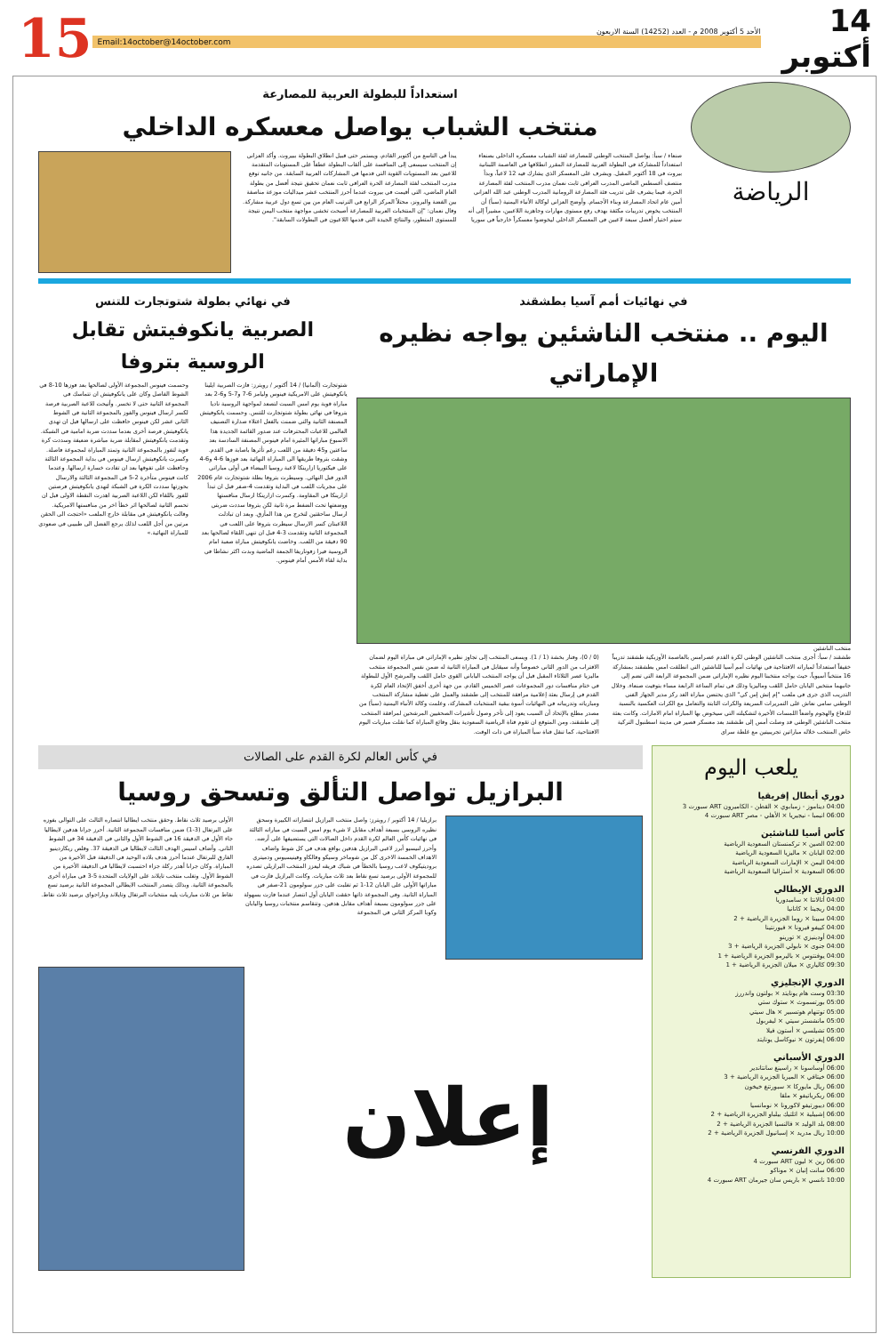14 أكتوبر
الأحد 5 أكتوبر 2008 م - العدد (14252) السنة الاربعون
Email:14october@14october.com
15
الرياضة
استعداداً للبطولة العربية للمصارعة
منتخب الشباب يواصل معسكره الداخلي
صنعاء / سبأ: يواصل المنتخب الوطني للمصارعة لفئة الشباب معسكره الداخلي بصنعاء استعداداً للمشاركة في البطولة العربية للمصارعة المقرر انطلاقها في العاصمة اللبنانية بيروت في 18 أكتوبر المقبل. ويشرف على المعسكر الذي يشارك فيه 12 لاعباً، وبدأ منتصف أغسطس الماضي المدرب العراقي ثابت نعمان مدرب المنتخب لفئة المصارعة الحرة، فيما يشرف على تدريب فئة المصارعة الرومانية المدرب الوطني عبد الله العزاني أمين عام اتحاد المصارعة وبناء الأجسام. وأوضح العزاني لوكالة الأنباء اليمنية (سبأ) أن المنتخب يخوض تدريبات مكثفة بهدف رفع مستوى مهارات وجاهزية اللاعبين، مشيراً إلى أنه سيتم اختيار أفضل سبعة لاعبين في المعسكر الداخلي ليخوضوا معسكراً خارجياً في سوريا
يبدأ في التاسع من أكتوبر القادم، ويستمر حتى قبيل انطلاق البطولة ببيروت. وأكد العزاني إن المنتخب سيسعى إلى المنافسة على ألقاب البطولة عطفاً على المستويات المتقدمة للاعبين بعد المستويات القوية التي قدمها في المشاركات العربية السابقة. من جانبه توقع مدرب المنتخب لفئة المصارعة الحرة العراقي ثابت نعمان تحقيق نتيجة أفضل من بطولة العام الماضي، التي أقيمت في بيروت عندما أحرز المنتخب عشر ميداليات موزعة مناصفة بين الفضة والبرونز، محتلاً المركز الرابع في الترتيب العام من بين تسع دول عربية مشاركة. وقال نعمان: "إن المنتخبات العربية للمصارعة أصبحت تخشى مواجهة منتخب اليمن نتيجة للمستوى المتطور، والنتائج الجيدة التي قدمها اللاعبون في البطولات السابقة".
في نهائيات أمم آسيا بطشقند
اليوم .. منتخب الناشئين يواجه نظيره الإماراتي
منتخب الناشئين
طشقند / سبأ: أجرى منتخب الناشئين الوطني لكرة القدم عصرامس بالعاصمة الأوزبكية طشقند تدريباً خفيفاً استعداداً لمباراته الافتتاحية في نهائيات أمم آسيا للناشئين التي انطلقت امس بطشقند بمشاركة 16 منتخباً آسيوياً، حيث يواجه منتخبنا اليوم نظيره الإماراتي ضمن المجموعة الرابعة التي تضم إلى جانبهما منتخبي اليابان حامل اللقب وماليزيا وذلك في تمام الساعة الرابعة مساء بتوقيت صنعاء. وخلال التدريب الذي جرى في ملعب "إم إتش إس كي" الذي يحتضن مباراة الغد ركز مدير الجهاز الفني الوطني سامي نعاش على التمريرات السريعة والكرات الثابتة والتعامل مع الكرات العكسية بالنسبة للدفاع والهجوم واضعاً اللمسات الأخيرة لتشكيلته التي سيخوض بها المباراة امام الامارات. وكانت بعثة منتخب الناشئين الوطني قد وصلت أمس إلى طشقند بعد معسكر قصير في مدينة اسطنبول التركية خاض المنتخب خلاله مباراتين تجريبيتين مع غلطة سراي
(0 / 0)، وفنار بخشة (1 / 1). ويسعى المنتخب إلى تجاوز نظيره الإماراتي في مباراة اليوم لضمان الاقتراب من الدور الثاني خصوصاً وأنه سيقابل في المباراة الثانية له ضمن نفس المجموعة منتخب ماليزيا عصر الثلاثاء المقبل قبل أن يواجه المنتخب الياباني القوي حامل اللقب والمرشح الأول للبطولة في ختام منافسات دور المجموعات عصر الخميس القادم. من جهة أخرى أخفق الإتحاد العام لكرة القدم في إرسال بعثة إعلامية مرافقة للمنتخب إلى طشقند والعمل على تغطية مشاركة المنتخب ومبارياته وتدريباته في النهائيات أسوة ببقية المنتخبات المشاركة، وعلمت وكالة الأنباء اليمنية (سبأ) من مصدر مطلع بالإتحاد أن السبب يعود إلى تأخر وصول تأشيرات الصحفيين المرشحين لمرافقة المنتخب إلى طشقند، ومن المتوقع ان تقوم قناة الرياضية السعودية بنقل وقائع المباراة كما نقلت مباريات اليوم الافتتاحية، كما تنقل قناة سبأ المباراة في ذات الوقت.
في نهائي بطولة شتوتجارت للتنس
الصربية يانكوفيتش تقابل الروسية بتروفا
شتوتجارت (ألمانيا) / 14 أكتوبر / رويترز: فازت الصربية ايلينا يانكوفيتش على الامريكية فينوس وليامز 6-7 و7-5 و6-2 بعد مباراة قوية يوم امس السبت لتصعد لمواجهة الروسية ناديا بتروفا في نهائي بطولة شتوتجارت للتنس. وحسمت يانكوفيتش المصنفة الثانية والتي ضمنت بالفعل اعتلاء صدارة التصنيف العالمي للاعبات المحترفات عند صدور القائمة الجديدة هذا الاسبوع مباراتها المثيرة امام فينوس المصنفة السادسة بعد ساعتين و45 دقيقة من اللعب رغم تأثرها باصابة في القدم. وشقت بتروفا طريقها الى المباراة النهائية بعد فوزها 6-4 و6-4 على فيكتوريا ازارينكا لاعبة روسيا البيضاء في أولى مباراتي الدور قبل النهائي. وسيطرت بتروفا بطلة شتوتجارت عام 2006 على مجريات اللعب في البداية وتقدمت 4-صفر قبل ان تبدأ ازارينكا في المقاومة. وكسرت ازارينكا ارسال منافستها ووضعتها تحت الضغط مرة ثانية لكن بتروفا سددت ضربتي ارسال ساحقتين لتخرج من هذا المأزق. وبعد ان تبادلت اللاعبتان كسر الارسال سيطرت بتروفا على اللعب في المجموعة الثانية وتقدمت 3-4 قبل ان تنهي اللقاء لصالحها بعد 90 دقيقة من اللعب. وخاضت يانكوفيتش مباراة صعبة امام الروسية فيرا زفوناريفا الجمعة الماضية وبدت اكثر نشاطا في بداية لقاء الأمس أمام فينوس.
وحسمت فينوس المجموعة الأولى لصالحها بعد فوزها 10-8 في الشوط الفاصل وكان على يانكوفيتش ان تتماسك في المجموعة الثانية حتى لا تخسر. وأتيحت للاعبة الصربية فرصة لكسر ارسال فينوس والفوز بالمجموعة الثانية في الشوط الثاني عشر لكن فينوس حافظت على ارسالها قبل ان تهدي يانكوفيتش فرصة أخرى بعدما سددت ضربة امامية في الشبكة. وتقدمت يانكوفيتش لمقابلة ضربة مباشرة ضعيفة وسددت كرة قوية لتفوز بالمجموعة الثانية وتمتد المباراة لمجموعة فاصلة. وكسرت يانكوفيتش ارسال فينوس في بداية المجموعة الثالثة وحافظت على تفوقها بعد ان تفادت خسارة ارسالها. وعندما كانت فينوس متأخرة 2-5 في المجموعة الثالثة والارسال بحوزتها سددت الكرة في الشبكة لتهدي يانكوفيتش فرصتين للفوز باللقاء لكن اللاعبة الصربية اهدرت النقطة الاولى قبل ان تحسم الثانية لصالحها اثر خطأ اخر من منافستها الامريكية. وقالت يانكوفيتش في مقابلة خارج الملعب «احتجت الى الحقن مرتين من أجل اللعب لذلك يرجع الفضل الى طبيبي في صعودي للمباراة النهائية.»
يلعب اليوم
دوري أبطال إفريقيا
04:00 ديناموز - زمبابوي × القطن - الكاميرون ART سبورت 3
06:00 انيمبا - نيجيريا × الأهلي - مصر ART سبورت 4
كأس أسيا للناشئين
02:00 الصين × تركمنستان السعودية الرياضية
02:00 اليابان × ماليزيا السعودية الرياضية
04:00 اليمن × الإمارات السعودية الرياضية
06:00 السعودية × أستراليا السعودية الرياضية
الدوري الإيطالي
04:00 أتالانتا × سامبدوريا
04:00 ريجينا × كاتانيا
04:00 سيينا × روما الجزيرة الرياضية + 2
04:00 كييفو فيرونا × فيورنتينا
04:00 أودينيزي × تورينو
04:00 جنوى × نابولي الجزيرة الرياضية + 3
04:00 يوفنتوس × باليرمو الجزيرة الرياضية + 1
09:30 كالياري × ميلان الجزيرة الرياضية + 1
الدوري الإنجليزي
03:30 وست هام يونايتد × بولتون واندررز
05:00 بورتسموث × ستوك ستي
05:00 توتنهام هوتسبير × هال سيتي
05:00 مانشستر سيتي × ليفربول
05:00 تشيلسي × أستون فيلا
06:00 إيفرتون × نيوكاسل يونايتد
الدوري الأسباني
06:00 أوساسونا × راسينغ سانتاندير
06:00 خيتافي × الميريا الجزيرة الرياضية + 3
06:00 ريال مايوركا × سبورتنغ خيخون
06:00 ريكرياتيفو × ملقا
06:00 ديبورتيفو لاكورونا × نومانسيا
06:00 إشبيلية × اتلتيك بيلباو الجزيرة الرياضية + 2
08:00 بلد الوليد × فالنسيا الجزيرة الرياضية + 2
10:00 ريال مدريد × إسبانيول الجزيرة الرياضية + 2
الدوري الفرنسي
06:00 رين × ليون ART سبورت 4
06:00 سانت إتيان × موناكو
10:00 نانسي × باريس سان جيرمان ART سبورت 4
في كأس العالم لكرة القدم على الصالات
البرازيل تواصل التألق وتسحق روسيا
برازيليا / 14 أكتوبر / رويترز: واصل منتخب البرازيل انتصاراته الكبيرة وسحق نظيره الروسي بسبعة أهداف مقابل لا شيء يوم امس السبت في مباراته الثالثة في نهائيات كأس العالم لكرة القدم داخل الصالات التي يستضيفها على أرضه. وأحرز لنيسيو أبرز لاعبي البرازيل هدفين بواقع هدف في كل شوط واضاف الاهداف الخمسة الاخرى كل من شوماخر وسيكو وفالكاو وفينيسيوس ودميتري بروديتيكوف لاعب روسيا بالخطأ في شباك فريقه ليعزز المنتخب البرازيلي تصدره للمجموعة الأولى برصيد تسع نقاط بعد ثلاث مباريات. وكانت البرازيل فازت في مباراتها الأولى على اليابان 12-1 ثم تغلبت على جزر سولومون 21-صفر في المباراة الثانية. وفي المجموعة ذاتها حققت اليابان أول انتصار عندما فازت بسهولة على جزر سولومون بسبعة أهداف مقابل هدفين. وتتقاسم منتخبات روسيا واليابان وكوبا المركز الثاني في المجموعة
الأولى برصيد ثلاث نقاط. وحقق منتخب ايطاليا انتصاره الثالث على التوالي بفوزه على البرتغال (3-1) ضمن منافسات المجموعة الثانية. أحرز جرانا هدفين لايطاليا جاء الأول في الدقيقة 16 في الشوط الأول والثاني في الدقيقة 34 في الشوط الثاني. وأضاف اسيس الهدف الثالث لايطاليا في الدقيقة 37. وقلص ريكاردينيو الفارق للبرتغال عندما أحرز هدف بلاده الوحيد في الدقيقة قبل الأخيرة من المباراة. وكان جرانا أهدر ركلة جزاء احتسبت لايطاليا في الدقيقة الأخيرة من الشوط الأول. وتغلب منتخب تايلاند على الولايات المتحدة 5-3 في مباراة أخرى بالمجموعة الثانية. وبذلك يتصدر المنتخب الايطالي المجموعة الثانية برصيد تسع نقاط من ثلاث مباريات يليه منتخبات البرتغال وتايلاند وباراجواي برصيد ثلاث نقاط.
إعلان